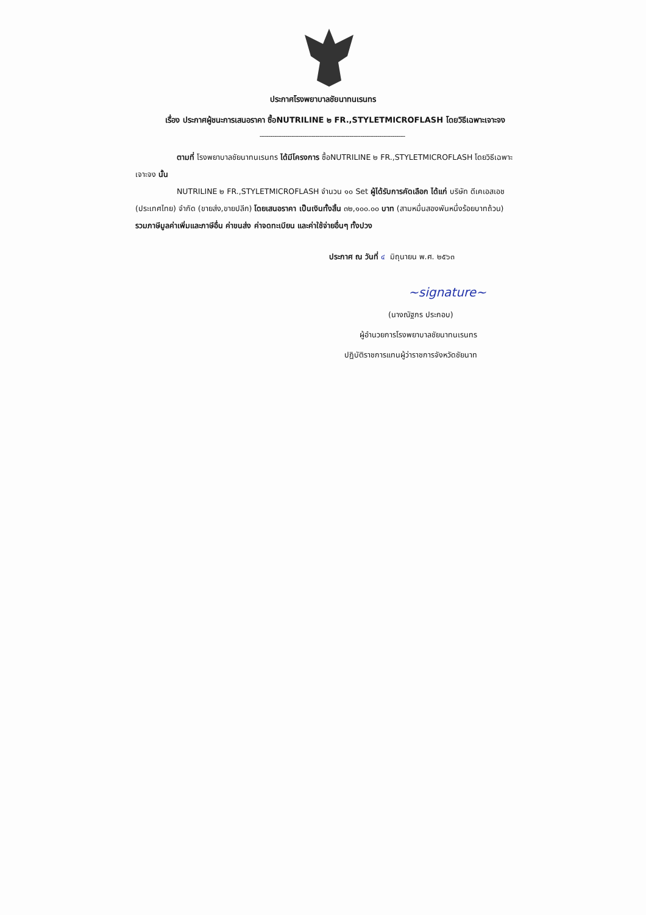ประกาศโรงพยาบาลชัยนาทนเรนทร
เรื่อง ประกาศผู้ชนะการเสนอราคา ซื้อNUTRILINE ๒ FR.,STYLETMICROFLASH โดยวิธีเฉพาะเจาะจง
--------------------------------------------------------------------
ตามที่ โรงพยาบาลชัยนาทนเรนทร ได้มีโครงการ ซื้อNUTRILINE ๒ FR.,STYLETMICROFLASH โดยวิธีเฉพาะเจาะจง นั้น
NUTRILINE ๒ FR.,STYLETMICROFLASH จำนวน ๑๐ Set ผู้ได้รับการคัดเลือก ได้แก่ บริษัท ดีเคเอสเอช (ประเทศไทย) จำกัด (ขายส่ง,ขายปลีก) โดยเสนอราคา เป็นเงินทั้งสิ้น ๓๒,๑๐๐.๐๐ บาท (สามหมื่นสองพันหนึ่งร้อยบาทถ้วน) รวมภาษีมูลค่าเพิ่มและภาษีอื่น ค่าขนส่ง ค่าจดทะเบียน และค่าใช้จ่ายอื่นๆ ทั้งปวง
ประกาศ ณ วันที่ ๔ มิถุนายน พ.ศ. ๒๕๖๓
~signature~
(นางณัฐภร ประกอบ)
ผู้อำนวยการโรงพยาบาลชัยนาทนเรนทร
ปฏิบัติราชการแทนผู้ว่าราชการจังหวัดชัยนาท